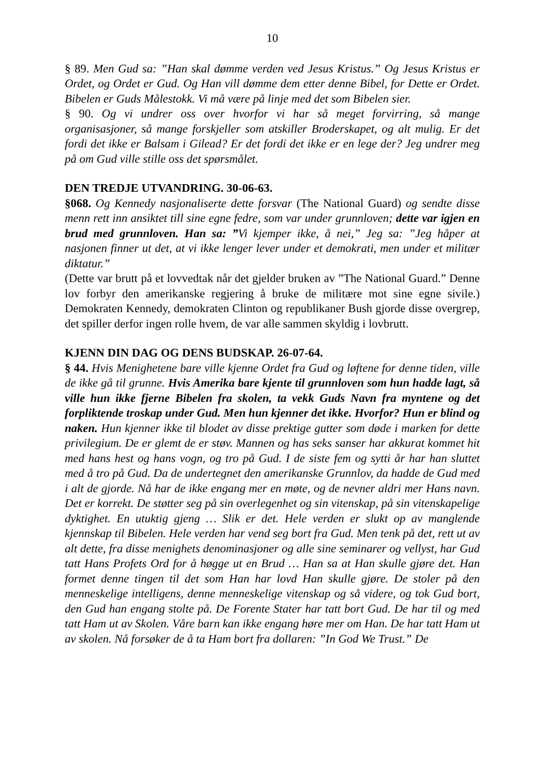10
§ 89. Men Gud sa: ”Han skal dømme verden ved Jesus Kristus.” Og Jesus Kristus er Ordet, og Ordet er Gud. Og Han vill dømme dem etter denne Bibel, for Dette er Ordet. Bibelen er Guds Målestokk. Vi må være på linje med det som Bibelen sier.
§ 90. Og vi undrer oss over hvorfor vi har så meget forvirring, så mange organisasjoner, så mange forskjeller som atskiller Broderskapet, og alt mulig. Er det fordi det ikke er Balsam i Gilead? Er det fordi det ikke er en lege der? Jeg undrer meg på om Gud ville stille oss det spørsmålet.
DEN TREDJE UTVANDRING. 30-06-63.
§068. Og Kennedy nasjonaliserte dette forsvar (The National Guard) og sendte disse menn rett inn ansiktet till sine egne fedre, som var under grunnloven; dette var igjen en brud med grunnloven. Han sa: ”Vi kjemper ikke, å nei,” Jeg sa: ”Jeg håper at nasjonen finner ut det, at vi ikke lenger lever under et demokrati, men under et militær diktatur.”
(Dette var brutt på et lovvedtak når det gjelder bruken av ”The National Guard.” Denne lov forbyr den amerikanske regjering å bruke de militære mot sine egne sivile.) Demokraten Kennedy, demokraten Clinton og republikaner Bush gjorde disse overgrep, det spiller derfor ingen rolle hvem, de var alle sammen skyldig i lovbrutt.
KJENN DIN DAG OG DENS BUDSKAP. 26-07-64.
§ 44. Hvis Menighetene bare ville kjenne Ordet fra Gud og løftene for denne tiden, ville de ikke gå til grunne. Hvis Amerika bare kjente til grunnloven som hun hadde lagt, så ville hun ikke fjerne Bibelen fra skolen, ta vekk Guds Navn fra myntene og det forpliktende troskap under Gud. Men hun kjenner det ikke. Hvorfor? Hun er blind og naken. Hun kjenner ikke til blodet av disse prektige gutter som døde i marken for dette privilegium. De er glemt de er støv. Mannen og has seks sanser har akkurat kommet hit med hans hest og hans vogn, og tro på Gud. I de siste fem og sytti år har han sluttet med å tro på Gud. Da de undertegnet den amerikanske Grunnlov, da hadde de Gud med i alt de gjorde. Nå har de ikke engang mer en møte, og de nevner aldri mer Hans navn. Det er korrekt. De støtter seg på sin overlegenhet og sin vitenskap, på sin vitenskapelige dyktighet. En utuktig gjeng … Slik er det. Hele verden er slukt op av manglende kjennskap til Bibelen. Hele verden har vend seg bort fra Gud. Men tenk på det, rett ut av alt dette, fra disse menighets denominasjoner og alle sine seminarer og vellyst, har Gud tatt Hans Profets Ord for å høgge ut en Brud … Han sa at Han skulle gjøre det. Han formet denne tingen til det som Han har lovd Han skulle gjøre. De stoler på den menneskelige intelligens, denne menneskelige vitenskap og så videre, og tok Gud bort, den Gud han engang stolte på. De Forente Stater har tatt bort Gud. De har til og med tatt Ham ut av Skolen. Våre barn kan ikke engang høre mer om Han. De har tatt Ham ut av skolen. Nå forsøker de å ta Ham bort fra dollaren: ”In God We Trust.” De